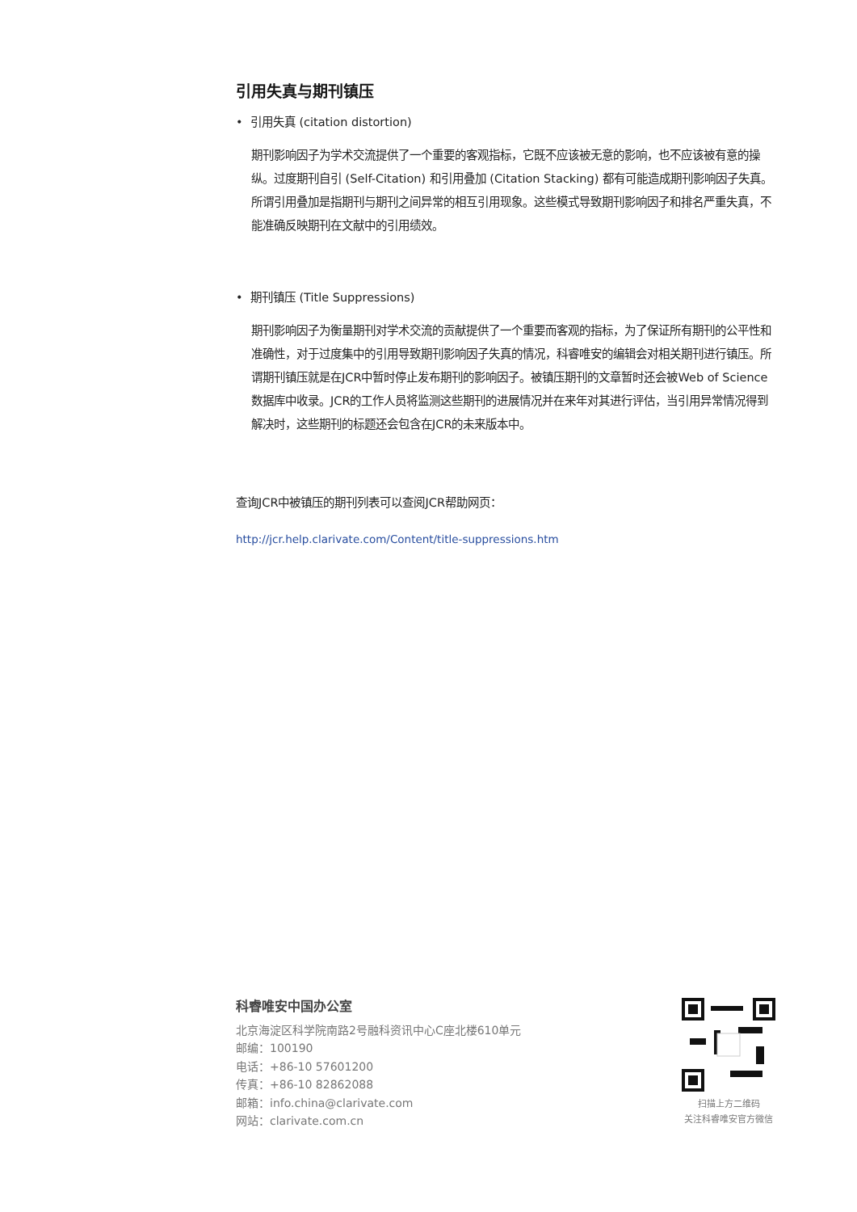引用失真与期刊镇压
• 引用失真 (citation distortion)
期刊影响因子为学术交流提供了一个重要的客观指标，它既不应该被无意的影响，也不应该被有意的操纵。过度期刊自引 (Self-Citation) 和引用叠加 (Citation Stacking) 都有可能造成期刊影响因子失真。所谓引用叠加是指期刊与期刊之间异常的相互引用现象。这些模式导致期刊影响因子和排名严重失真，不能准确反映期刊在文献中的引用绩效。
• 期刊镇压 (Title Suppressions)
期刊影响因子为衡量期刊对学术交流的贡献提供了一个重要而客观的指标，为了保证所有期刊的公平性和准确性，对于过度集中的引用导致期刊影响因子失真的情况，科睿唯安的编辑会对相关期刊进行镇压。所谓期刊镇压就是在JCR中暂时停止发布期刊的影响因子。被镇压期刊的文章暂时还会被Web of Science数据库中收录。JCR的工作人员将监测这些期刊的进展情况并在来年对其进行评估，当引用异常情况得到解决时，这些期刊的标题还会包含在JCR的未来版本中。
查询JCR中被镇压的期刊列表可以查阅JCR帮助网页：
http://jcr.help.clarivate.com/Content/title-suppressions.htm
科睿唯安中国办公室
北京海淀区科学院南路2号融科资讯中心C座北楼610单元
邮编：100190
电话：+86-10 57601200
传真：+86-10 82862088
邮箱：info.china@clarivate.com
网站：clarivate.com.cn
扫描上方二维码
关注科睿唯安官方微信